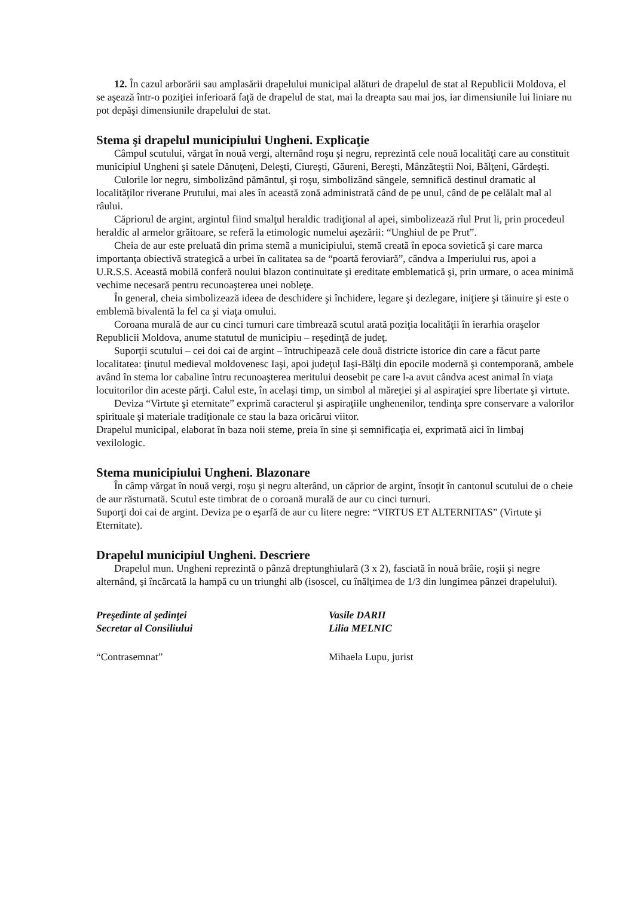12. În cazul arborării sau amplasării drapelului municipal alături de drapelul de stat al Republicii Moldova, el se aşează într-o poziţiei inferioară faţă de drapelul de stat, mai la dreapta sau mai jos, iar dimensiunile lui liniare nu pot depăşi dimensiunile drapelului de stat.
Stema şi drapelul municipiului Ungheni. Explicaţie
Câmpul scutului, vărgat în nouă vergi, alternând roşu şi negru, reprezintă cele nouă localităţi care au constituit municipiul Ungheni şi satele Dănuţeni, Deleşti, Ciureşti, Găureni, Bereşti, Mânzăteştii Noi, Bălţeni, Gărdeşti.
Culorile lor negru, simbolizând pământul, şi roşu, simbolizând sângele, semnifică destinul dramatic al localităţilor riverane Prutului, mai ales în această zonă administrată când de pe unul, când de pe celălalt mal al râului.
Căpriorul de argint, argintul fiind smalţul heraldic tradiţional al apei, simbolizează rîul Prut li, prin procedeul heraldic al armelor grăitoare, se referă la etimologic numelui aşezării: “Unghiul de pe Prut”.
Cheia de aur este preluată din prima stemă a municipiului, stemă creată în epoca sovietică şi care marca importanţa obiectivă strategică a urbei în calitatea sa de “poartă feroviară”, cândva a Imperiului rus, apoi a U.R.S.S. Această mobilă conferă noului blazon continuitate şi ereditate emblematică şi, prin urmare, o acea minimă vechime necesară pentru recunoaşterea unei nobleţe.
În general, cheia simbolizează ideea de deschidere şi închidere, legare şi dezlegare, iniţiere şi tăinuire şi este o emblemă bivalentă la fel ca şi viaţa omului.
Coroana murală de aur cu cinci turnuri care timbrează scutul arată poziţia localităţii în ierarhia oraşelor Republicii Moldova, anume statutul de municipiu – reşedinţă de judeţ.
Suporţii scutului – cei doi cai de argint – întruchipează cele două districte istorice din care a făcut parte localitatea: ţinutul medieval moldovenesc Iaşi, apoi judeţul Iaşi-Bălţi din epocile modernă şi contemporană, ambele având în stema lor cabaline întru recunoaşterea meritului deosebit pe care l-a avut cândva acest animal în viaţa locuitorilor din aceste părţi. Calul este, în acelaşi timp, un simbol al măreţiei şi al aspiraţiei spre libertate şi virtute.
Deviza “Virtute şi eternitate” exprimă caracterul şi aspiraţiile unghenenilor, tendinţa spre conservare a valorilor spirituale şi materiale tradiţionale ce stau la baza oricărui viitor.
Drapelul municipal, elaborat în baza noii steme, preia în sine şi semnificaţia ei, exprimată aici în limbaj vexilologic.
Stema municipiului Ungheni. Blazonare
În câmp vărgat în nouă vergi, roşu şi negru alterând, un căprior de argint, însoţit în cantonul scutului de o cheie de aur răsturnată. Scutul este timbrat de o coroană murală de aur cu cinci turnuri.
Suporţi doi cai de argint. Deviza pe o eşarfă de aur cu litere negre: “VIRTUS ET ALTERNITAS” (Virtute şi Eternitate).
Drapelul municipiul Ungheni. Descriere
Drapelul mun. Ungheni reprezintă o pânză dreptunghiulară (3 x 2), fasciată în nouă brâie, roşii şi negre alternând, şi încărcată la hampă cu un triunghi alb (isoscel, cu înălţimea de 1/3 din lungimea pânzei drapelului).
Preşedinte al şedinţei Vasile DARII
Secretar al Consiliului Lilia MELNIC
“Contrasemnat” Mihaela Lupu, jurist